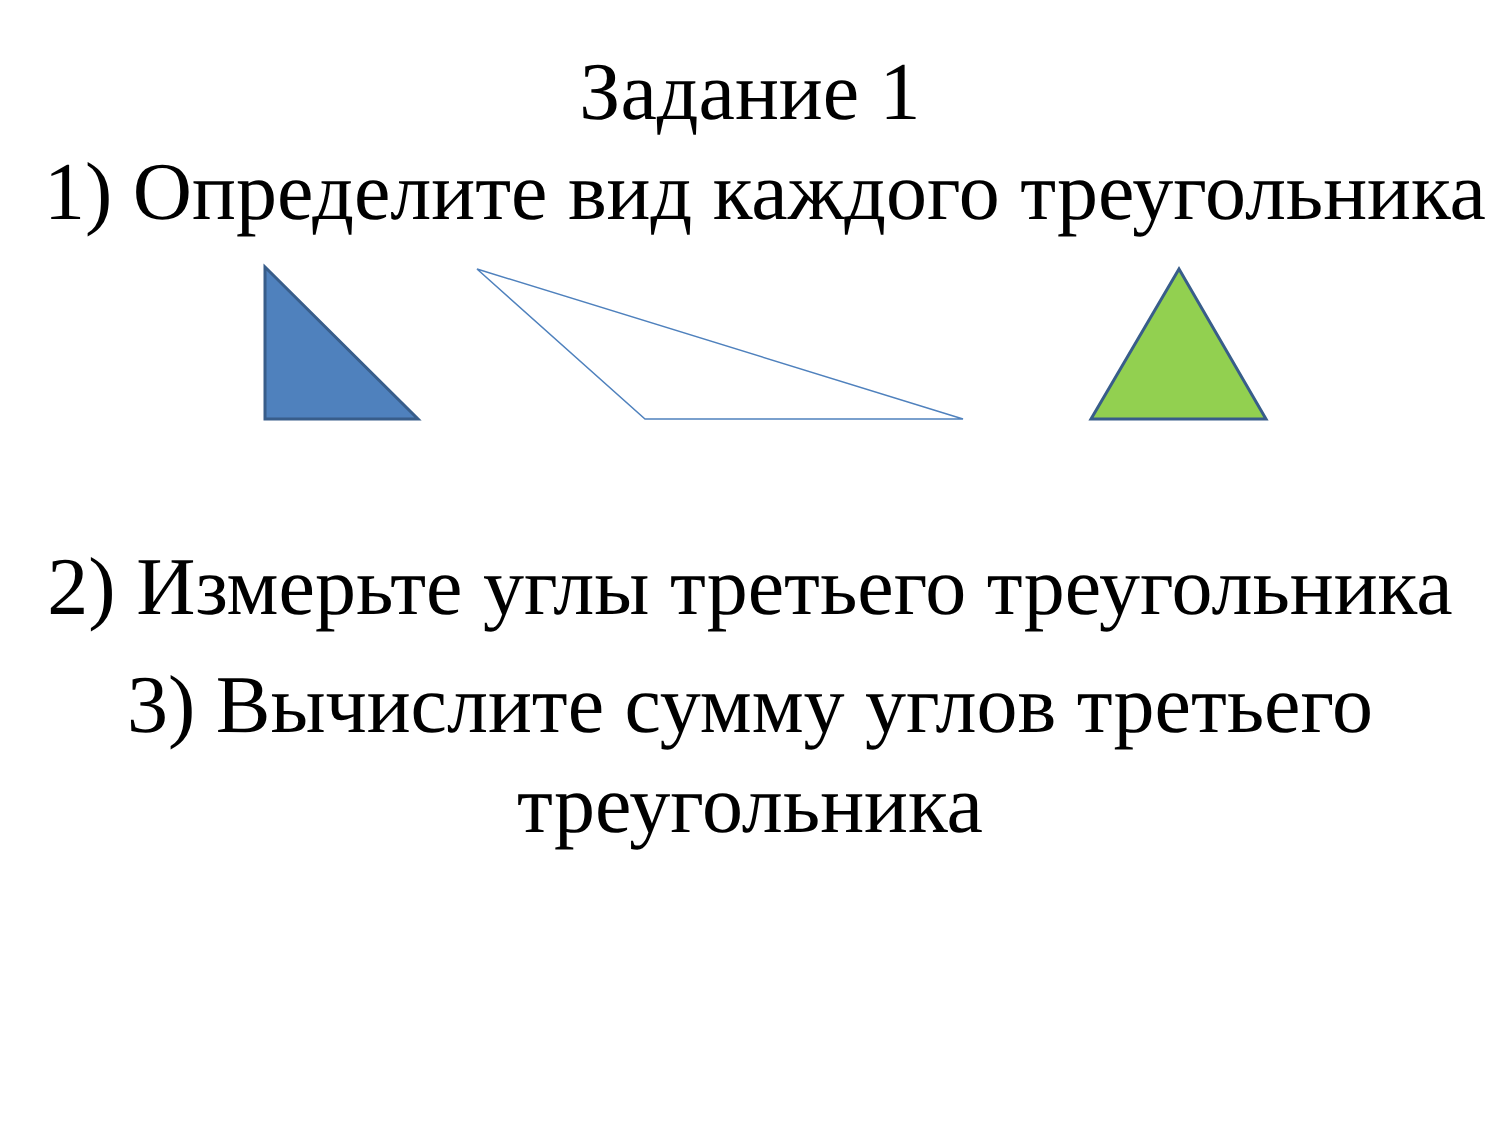Задание 1
1) Определите вид каждого треугольника
2) Измерьте углы третьего треугольника
3) Вычислите сумму углов третьего треугольника